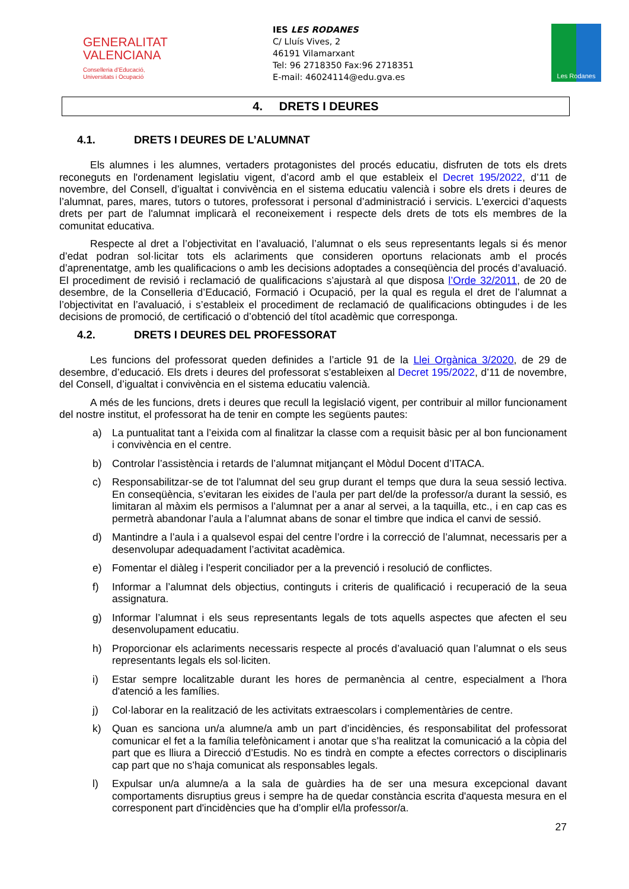GENERALITAT
VALENCIANA
Conselleria d’Educació,
Universitats i Ocupació
IES LES RODANES
C/ Lluís Vives, 2
46191 Vilamarxant
Tel: 96 2718350 Fax:96 2718351
E-mail: 46024114@edu.gva.es
Les Rodanes
4. DRETS I DEURES
4.1. DRETS I DEURES DE L’ALUMNAT
Els alumnes i les alumnes, vertaders protagonistes del procés educatiu, disfruten de tots els drets reconeguts en l'ordenament legislatiu vigent, d’acord amb el que estableix el Decret 195/2022, d’11 de novembre, del Consell, d’igualtat i convivència en el sistema educatiu valencià i sobre els drets i deures de l’alumnat, pares, mares, tutors o tutores, professorat i personal d’administració i servicis. L'exercici d’aquests drets per part de l'alumnat implicarà el reconeixement i respecte dels drets de tots els membres de la comunitat educativa.
Respecte al dret a l’objectivitat en l’avaluació, l’alumnat o els seus representants legals si és menor d’edat podran sol·licitar tots els aclariments que consideren oportuns relacionats amb el procés d’aprenentatge, amb les qualificacions o amb les decisions adoptades a conseqüència del procés d’avaluació. El procediment de revisió i reclamació de qualificacions s’ajustarà al que disposa l’Orde 32/2011, de 20 de desembre, de la Conselleria d’Educació, Formació i Ocupació, per la qual es regula el dret de l’alumnat a l’objectivitat en l’avaluació, i s’estableix el procediment de reclamació de qualificacions obtingudes i de les decisions de promoció, de certificació o d’obtenció del títol acadèmic que corresponga.
4.2. DRETS I DEURES DEL PROFESSORAT
Les funcions del professorat queden definides a l’article 91 de la Llei Orgànica 3/2020, de 29 de desembre, d’educació. Els drets i deures del professorat s’estableixen al Decret 195/2022, d’11 de novembre, del Consell, d’igualtat i convivència en el sistema educatiu valencià.
A més de les funcions, drets i deures que recull la legislació vigent, per contribuir al millor funcionament del nostre institut, el professorat ha de tenir en compte les següents pautes:
a) La puntualitat tant a l’eixida com al finalitzar la classe com a requisit bàsic per al bon funcionament i convivència en el centre.
b) Controlar l’assistència i retards de l’alumnat mitjançant el Mòdul Docent d’ITACA.
c) Responsabilitzar-se de tot l'alumnat del seu grup durant el temps que dura la seua sessió lectiva. En conseqüència, s’evitaran les eixides de l’aula per part del/de la professor/a durant la sessió, es limitaran al màxim els permisos a l’alumnat per a anar al servei, a la taquilla, etc., i en cap cas es permetrà abandonar l’aula a l’alumnat abans de sonar el timbre que indica el canvi de sessió.
d) Mantindre a l’aula i a qualsevol espai del centre l’ordre i la correcció de l’alumnat, necessaris per a desenvolupar adequadament l’activitat acadèmica.
e) Fomentar el diàleg i l'esperit conciliador per a la prevenció i resolució de conflictes.
f) Informar a l’alumnat dels objectius, continguts i criteris de qualificació i recuperació de la seua assignatura.
g) Informar l’alumnat i els seus representants legals de tots aquells aspectes que afecten el seu desenvolupament educatiu.
h) Proporcionar els aclariments necessaris respecte al procés d’avaluació quan l’alumnat o els seus representants legals els sol·liciten.
i) Estar sempre localitzable durant les hores de permanència al centre, especialment a l'hora d'atenció a les famílies.
j) Col·laborar en la realització de les activitats extraescolars i complementàries de centre.
k) Quan es sanciona un/a alumne/a amb un part d’incidències, és responsabilitat del professorat comunicar el fet a la família telefònicament i anotar que s’ha realitzat la comunicació a la còpia del part que es lliura a Direcció d’Estudis. No es tindrà en compte a efectes correctors o disciplinaris cap part que no s’haja comunicat als responsables legals.
l) Expulsar un/a alumne/a a la sala de guàrdies ha de ser una mesura excepcional davant comportaments disruptius greus i sempre ha de quedar constància escrita d'aquesta mesura en el corresponent part d'incidències que ha d’omplir el/la professor/a.
27